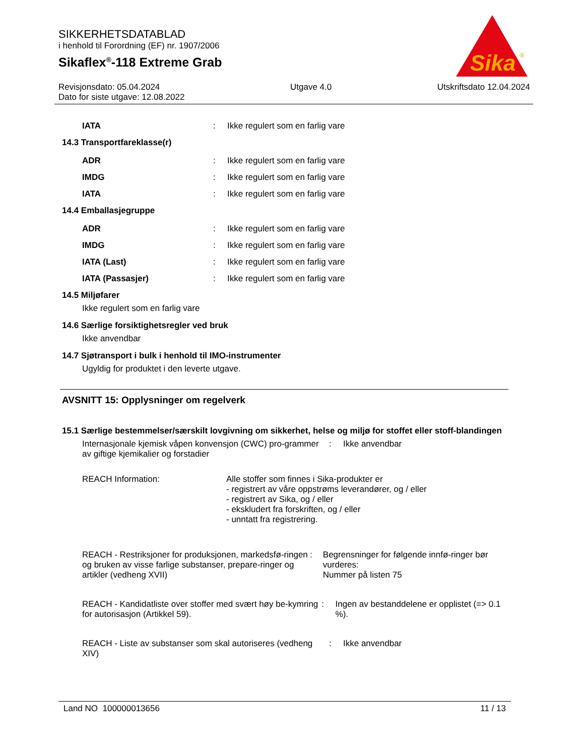SIKKERHETSDATABLAD
i henhold til Forordning (EF) nr. 1907/2006
Sikaflex<sup>®</sup>-118 Extreme Grab
Sika
®
Revisjonsdato: 05.04.2024
Dato for siste utgave: 12.08.2022
Utgave 4.0 Utskriftsdato 12.04.2024
IATA: Ikke regulert som en farlig vare
14.3 Transportfareklasse(r)
ADR: Ikke regulert som en farlig vare
IMDG: Ikke regulert som en farlig vare
IATA: Ikke regulert som en farlig vare
14.4 Emballasjegruppe
ADR: Ikke regulert som en farlig vare
IMDG: Ikke regulert som en farlig vare
IATA (Last): Ikke regulert som en farlig vare
IATA (Passasjer): Ikke regulert som en farlig vare
14.5 Miljøfarer
Ikke regulert som en farlig vare
14.6 Særlige forsiktighetsregler ved bruk
Ikke anvendbar
14.7 Sjøtransport i bulk i henhold til IMO-instrumenter
Ugyldig for produktet i den leverte utgave.
AVSNITT 15: Opplysninger om regelverk
15.1 Særlige bestemmelser/særskilt lovgivning om sikkerhet, helse og miljø for stoffet eller stoff-blandingen
Internasjonale kjemisk våpen konvensjon (CWC) pro-grammer av giftige kjemikalier og forstadier: Ikke anvendbar
REACH Information: Alle stoffer som finnes i Sika-produkter er
- registrert av våre oppstrøms leverandører, og / eller
- registrert av Sika, og / eller
- ekskludert fra forskriften, og / eller
- unntatt fra registrering.
REACH - Restriksjoner for produksjonen, markedsfø-ringen og bruken av visse farlige substanser, prepare-ringer og artikler (vedheng XVII): Begrensninger for følgende innfø-ringer bør vurderes:
Nummer på listen 75
REACH - Kandidatliste over stoffer med svært høy be-kymring for autorisasjon (Artikkel 59).: Ingen av bestanddelene er opplistet (=> 0.1 %).
REACH - Liste av substanser som skal autoriseres (vedheng XIV): Ikke anvendbar
Land NO 100000013656 11 / 13